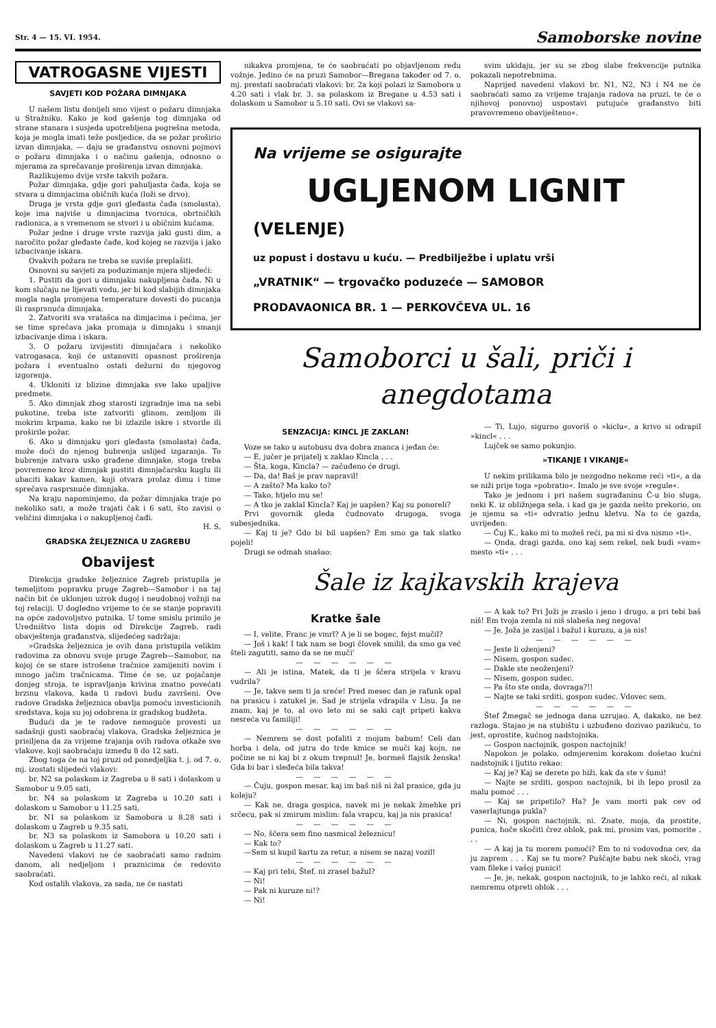Str. 4 — 15. VI. 1954. Samoborske novine
VATROGASNE VIJESTI
SAVJETI KOD POŽARA DIMNJAKA
U našem listu donijeli smo vijest o požaru dimnjaka u Stražniku. Kako je kod gašenja tog dimnjaka od strane stanara i susjeda upotrebljena pogrešna metoda, koja je mogla imati teže posljedice, da se požar proširio izvan dimnjaka, — daju se građanstvu osnovni pojmovi o požaru dimnjaka i o načinu gašenja, odnosno o mjerama za sprečavanje proširenja izvan dimnjaka.
Razlikujemo dvije vrste takvih požara.
Požar dimnjaka, gdje gori pahuljasta čađa, koja se stvara u dimnjacima običnih kuća (loži se drvo).
Druga je vrsta gdje gori gleđasta čađa (smolasta), koje ima najviše u dimnjacima tvornica, obrtničkih radionica, a s vremenom se stvori i u običnim kućama.
Požar jedne i druge vrste razvija jaki gusti dim, a naročito požar gleđaste čađe, kod kojeg se razvija i jako izbacivanje iskara.
Ovakvih požara ne treba se suviše preplašiti.
Osnovni su savjeti za poduzimanje mjera slijedeći:
1. Pustiti da gori u dimnjaku nakupljena čađa. Ni u kom slučaju ne lijevati vodu, jer bi kod slabijih dimnjaka mogla nagla promjena temperature dovesti do pucanja ili rasprsnuća dimnjaka.
2. Zatvoriti sva vratašca na dimjacima i pećima, jer se time sprečava jaka promaja u dimnjaku i smanji izbacivanje dima i iskara.
3. O požaru izvijestiti dimnjačara i nekoliko vatrogasaca, koji će ustanoviti opasnost proširenja požara i eventualno ostati dežurni do njegovog izgorenja.
4. Ukloniti iz blizine dimnjaka sve lako upaljive predmete.
5. Ako dimnjak zbog starosti izgradnje ima na sebi pukotine, treba iste zatvoriti glinom, zemljom ili mokrim krpama, kako ne bi izlazile iskre i stvorile ili proširile požar.
6. Ako u dimnjaku gori gleđasta (smolasta) čađa, može doći do njenog bubrenja uslijed izgaranja. To bubrenje zatvara usko građene dimnjake, stoga treba povremeno kroz dimnjak pustiti dimnjačarsku kuglu ili ubaciti kakav kamen, koji otvara prolaz dimu i time sprečava rasprsnuće dimnjaka.
Na kraju napominjemo, da požar dimnjaka traje po nekoliko sati, a može trajati čak i 6 sati, što zavisi o veličini dimnjaka i o nakupljenoj čađi.
H. S.
GRADSKA ŽELJEZNICA U ZAGREBU
Obavijest
Direkcija gradske željeznice Zagreb pristupila je temeljitom popravku pruge Zagreb—Samobor i na taj način bit će uklonjen uzrok dugoj i neudobnoj vožnji na toj relaciji. U doglednо vrijeme to će se stanje popraviti na opće zadovoljstvo putnika. U tome smislu primilo je Uredništvo lista dopis od Direkcije Zagreb, radi obavještenja građanstva, slijedećeg sadržaja:
»Gradska željeznica je ovih dana pristupila velikim radovima za obnovu svoje pruge Zagreb—Samobor, na kojoj će se stare istrošene tračnice zamijeniti novim i mnogo jačim tračnicama. Time će se, uz pojačanje donjeg stroja, te ispravljanja krivina znatno povećati brzinu vlakova, kada ti radovi budu završeni. Ove radove Gradska željeznica obavlja pomoću investicionih sredstava, koja su joj odobrena iz gradskog budžeta.
Budući da je te radove nemoguće provesti uz sadašnji gusti saobraćaj vlakova, Gradska željeznica je prisiljena da za vrijeme trajanja ovih radova otkaže sve vlakove, koji saobraćaju između 8 do 12 sati.
Zbog toga će na toj pruzi od ponedjeljka t. j. od 7. o. mj. izostati slijedeći vlakovi:
br. N2 sa polaskom iz Zagreba u 8 sati i dolaskom u Samobor u 9.05 sati,
br. N4 sa polaskom iz Zagreba u 10.20 sati i dolaskom u Samobor u 11.25 sati,
br. N1 sa polaskom iz Samobora u 8.28 sati i dolaskom u Zagreb u 9.35 sati,
br. N3 sa polaskom iz Samobora u 10.20 sati i dolaskom u Zagreb u 11.27 sati.
Navedeni vlakovi ne će saobraćati samo radnim danom, ali nedjeljom i praznicima će redovito saobraćati.
Kod ostalih vlakova, za sada, ne će nastati
nikakva promjena, te će saobraćati po objavljenom redu vožnje. Jedino će na pruzi Samobor—Bregana također od 7. o. mj. prestati saobraćati vlakovi: br. 2a koji polazi iz Samobora u 4.20 sati i vlak br. 3. sa polaskom iz Bregane u 4.53 sati i dolaskom u Samobor u 5.10 sati. Ovi se vlakovi sa-
svim ukidaju, jer su se zbog slabe frekvencije putnika pokazali nepotrebnima.
Naprijed navedeni vlakovi br. N1, N2, N3 i N4 ne će saobraćati samo za vrijeme trajanja radova na pruzi, te će o njihovoj ponovnoj uspostavi putujuće građanstvo biti pravovremeno obaviješteno«.
Na vrijeme se osigurajte
UGLJENOM LIGNIT
(VELENJE)
uz popust i dostavu u kuću. — Predbilježbe i uplatu vrši
„VRATNIK“ — trgovačko poduzeće — SAMOBOR
PRODAVAONICA BR. 1 — PERKOVČEVA UL. 16
Samoborci u šali, priči i anegdotama
SENZACIJA: KINCL JE ZAKLAN!
Voze se tako u autobusu dva dobra znanca i jeđan će:
— E, jučer je prijatelj x zaklao Kincla . . .
— Šta, koga, Kincla? — začuđeno će drugi.
— Da, da! Baš je prav napravil!
— A zašto? Ma kako to?
— Tako, htjelo mu se!
— A tko je zaklal Kincla? Kaj je uapšen? Kaj su ponoreli?
Prvi govornik gleda čudnovato drugoga, svoga subesjednika.
— Kaj ti je? Gdo bi bil uapšen? Em smo ga tak slatko pojeli!
Drugi se odmah snašao:
— Ti, Lujo, sigurno govoriš o »kiclu«, a krivo si odrapil »kincl« . . .
Lujček se samo pokunjio.
»TIKANJE I VIKANJE«
U nekim prilikama bilo je nezgodno nekome reći »ti«, a da se niži prije toga »pobratio«. Imalo je sve svoje »regule«.
Tako je jednom i pri našem sugrađaninu Č-u bio sluga, neki K. iz obližnjega sela, i kad ga je gazda nešto prekorio, on je njemu sa »ti« odvratio jednu kletvu. Na to će gazda, uvrijeđen:
— Čuj K., kako mi to možeš reći, pa mi si dva nismo »ti«.
— Onda, dragi gazda, ono kaj sem rekel, nek budi »vam« mesto »ti« . . .
Šale iz kajkavskih krajeva
Kratke šale
— I, velite, Franc je vmrl? A je li se bogec, fejst mučil?
— Još i kak! I tak nam se bogi človek smilil, da smo ga već šteli zagutiti, samo da se ne muči'
— — — — — —
— Ali je istina, Matek, da ti je ščera strijela v kravu vudrila?
— Je, takve sem ti ja sreće! Pred mesec dan je rafunk opal na prasicu i zatukel je. Sad je strijela vdrapila v Lisu. Ja ne znam, kaj je to, al ovo leto mi se saki cajt pripeti kakva nesreća vu familiji!
— — — — — —
— Nemrem se dost pofaliti z mojum babum! Celi dan horba i dela, od jutra do trde kmice se muči kaj kojn, ne počine se ni kaj bi z okum trepnul! Je, bormeš flajsik ženska! Gda bi bar i sleđeća bila takva!
— — — — — —
— Čuju, gospon mesar, kaj im baš niš ni žal prasice, gda ju koleju?
— Kak ne, draga gospica, navek mi je nekak žmehke pri srčecu, pak si zmirum mislim: fala vrapcu, kaj ja nis prasica!
— — — — — —
— No, ščera sem fino nasmical železnicu!
— Kak to?
—Sem si kupil kartu za retur, a nisem se nazaj vozil!
— — — — — —
— Kaj pri tebi, Štef, ni zrasel bažul?
— Ni!
— Pak ni kuruze ni!?
— Ni!
— A kak to? Pri Joži je zraslo i jeno i drugo, a pri tebi baš niš! Em tvoja zemla ni niš slabeša neg negova!
— Je, Joža je zasijal i bažul i kuruzu, a ja nis!
— — — — — —
— Jeste li oženjeni?
— Nisem, gospon sudec.
— Dakle ste neoženjeni?
— Nisem, gospon sudec.
— Pa što ste onda, dovraga?!!
— Najte se taki srditi, gospon sudec. Vdovec sem.
— — — — — —
Štef Žmegač se jednoga dana uzrujao. A, dakako, ne bez razloga. Stajao je na stubištu i uzbuđeno dozivao pazikuću, to jest, oprostite, kućnog nadstojnika.
— Gospon nactojnik, gospon nactojnik!
Napokon je polako, odmjerenim korakom došetao kućni nadstojnik i ljutito rekao:
— Kaj je? Kaj se derete po hiži, kak da ste v šumi!
— Najte se srditi, gospon nactojnik, bi ih lepo prosil za malu pomoć . . .
— Kaj se pripetilo? Ha? Je vam morti pak cev od vaserlajtunga pukla?
— Ni, gospon nactojnik, ni. Znate, moja, da prostite, punica, hoče skočiti črez oblok, pak mi, prosim vas, pomorite . . .
— A kaj ja tu morem pomoći? Em to ni vodovodna cev, da ju zaprem . . . Kaj se tu more? Puščajte babu nek skoči, vrag vam fileke i vašoj punici!
— Je, je, nekak, gospon nactojnik, to je lahko reći, al nikak nemremu otpreti oblok . . .